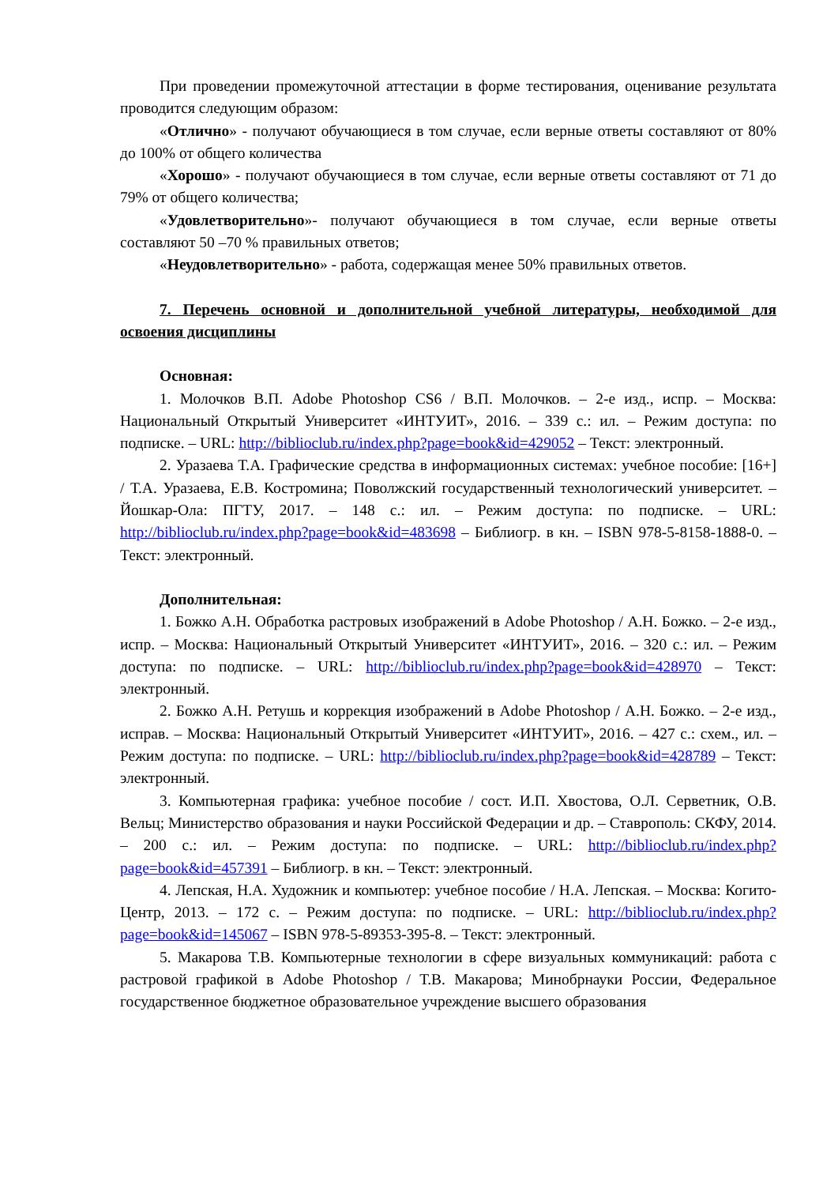При проведении промежуточной аттестации в форме тестирования, оценивание результата проводится следующим образом:
«Отлично» - получают обучающиеся в том случае, если верные ответы составляют от 80% до 100% от общего количества
«Хорошо» - получают обучающиеся в том случае, если верные ответы составляют от 71 до 79% от общего количества;
«Удовлетворительно»- получают обучающиеся в том случае, если верные ответы составляют 50 –70 % правильных ответов;
«Неудовлетворительно» - работа, содержащая менее 50% правильных ответов.
7. Перечень основной и дополнительной учебной литературы, необходимой для освоения дисциплины
Основная:
1. Молочков В.П. Adobe Photoshop CS6 / В.П. Молочков. – 2-е изд., испр. – Москва: Национальный Открытый Университет «ИНТУИТ», 2016. – 339 с.: ил. – Режим доступа: по подписке. – URL: http://biblioclub.ru/index.php?page=book&id=429052 – Текст: электронный.
2. Уразаева Т.А. Графические средства в информационных системах: учебное пособие: [16+] / Т.А. Уразаева, Е.В. Костромина; Поволжский государственный технологический университет. – Йошкар-Ола: ПГТУ, 2017. – 148 с.: ил. – Режим доступа: по подписке. – URL: http://biblioclub.ru/index.php?page=book&id=483698 – Библиогр. в кн. – ISBN 978-5-8158-1888-0. – Текст: электронный.
Дополнительная:
1. Божко А.Н. Обработка растровых изображений в Adobe Photoshop / А.Н. Божко. – 2-е изд., испр. – Москва: Национальный Открытый Университет «ИНТУИТ», 2016. – 320 с.: ил. – Режим доступа: по подписке. – URL: http://biblioclub.ru/index.php?page=book&id=428970 – Текст: электронный.
2. Божко А.Н. Ретушь и коррекция изображений в Adobe Photoshop / А.Н. Божко. – 2-е изд., исправ. – Москва: Национальный Открытый Университет «ИНТУИТ», 2016. – 427 с.: схем., ил. – Режим доступа: по подписке. – URL: http://biblioclub.ru/index.php?page=book&id=428789 – Текст: электронный.
3. Компьютерная графика: учебное пособие / сост. И.П. Хвостова, О.Л. Серветник, О.В. Вельц; Министерство образования и науки Российской Федерации и др. – Ставрополь: СКФУ, 2014. – 200 с.: ил. – Режим доступа: по подписке. – URL: http://biblioclub.ru/index.php?page=book&id=457391 – Библиогр. в кн. – Текст: электронный.
4. Лепская, Н.А. Художник и компьютер: учебное пособие / Н.А. Лепская. – Москва: Когито-Центр, 2013. – 172 с. – Режим доступа: по подписке. – URL: http://biblioclub.ru/index.php?page=book&id=145067 – ISBN 978-5-89353-395-8. – Текст: электронный.
5. Макарова Т.В. Компьютерные технологии в сфере визуальных коммуникаций: работа с растровой графикой в Adobe Photoshop / Т.В. Макарова; Минобрнауки России, Федеральное государственное бюджетное образовательное учреждение высшего образования